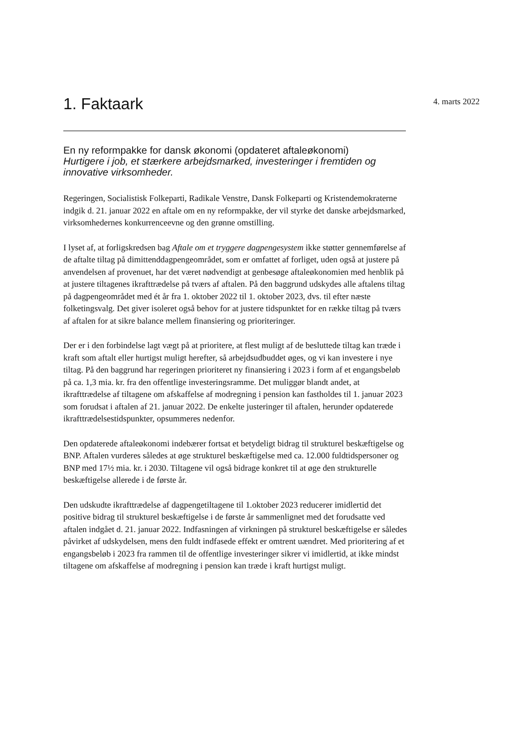1. Faktaark
4. marts 2022
En ny reformpakke for dansk økonomi (opdateret aftaleøkonomi)
Hurtigere i job, et stærkere arbejdsmarked, investeringer i fremtiden og innovative virksomheder.
Regeringen, Socialistisk Folkeparti, Radikale Venstre, Dansk Folkeparti og Kristendemokraterne indgik d. 21. januar 2022 en aftale om en ny reformpakke, der vil styrke det danske arbejdsmarked, virksomhedernes konkurrenceevne og den grønne omstilling.
I lyset af, at forligskredsen bag Aftale om et tryggere dagpengesystem ikke støtter gennemførelse af de aftalte tiltag på dimittenddagpengeområdet, som er omfattet af forliget, uden også at justere på anvendelsen af provenuet, har det været nødvendigt at genbesøge aftaleøkonomien med henblik på at justere tiltagenes ikrafttrædelse på tværs af aftalen. På den baggrund udskydes alle aftalens tiltag på dagpengeområdet med ét år fra 1. oktober 2022 til 1. oktober 2023, dvs. til efter næste folketingsvalg. Det giver isoleret også behov for at justere tidspunktet for en række tiltag på tværs af aftalen for at sikre balance mellem finansiering og prioriteringer.
Der er i den forbindelse lagt vægt på at prioritere, at flest muligt af de besluttede tiltag kan træde i kraft som aftalt eller hurtigst muligt herefter, så arbejdsudbuddet øges, og vi kan investere i nye tiltag. På den baggrund har regeringen prioriteret ny finansiering i 2023 i form af et engangsbeløb på ca. 1,3 mia. kr. fra den offentlige investeringsramme. Det muliggør blandt andet, at ikrafttrædelse af tiltagene om afskaffelse af modregning i pension kan fastholdes til 1. januar 2023 som forudsat i aftalen af 21. januar 2022. De enkelte justeringer til aftalen, herunder opdaterede ikrafttrædelsestidspunkter, opsummeres nedenfor.
Den opdaterede aftaleøkonomi indebærer fortsat et betydeligt bidrag til strukturel beskæftigelse og BNP. Aftalen vurderes således at øge strukturel beskæftigelse med ca. 12.000 fuldtidspersoner og BNP med 17½ mia. kr. i 2030. Tiltagene vil også bidrage konkret til at øge den strukturelle beskæftigelse allerede i de første år.
Den udskudte ikrafttrædelse af dagpengetiltagene til 1.oktober 2023 reducerer imidlertid det positive bidrag til strukturel beskæftigelse i de første år sammenlignet med det forudsatte ved aftalen indgået d. 21. januar 2022. Indfasningen af virkningen på strukturel beskæftigelse er således påvirket af udskydelsen, mens den fuldt indfasede effekt er omtrent uændret. Med prioritering af et engangsbeløb i 2023 fra rammen til de offentlige investeringer sikrer vi imidlertid, at ikke mindst tiltagene om afskaffelse af modregning i pension kan træde i kraft hurtigst muligt.